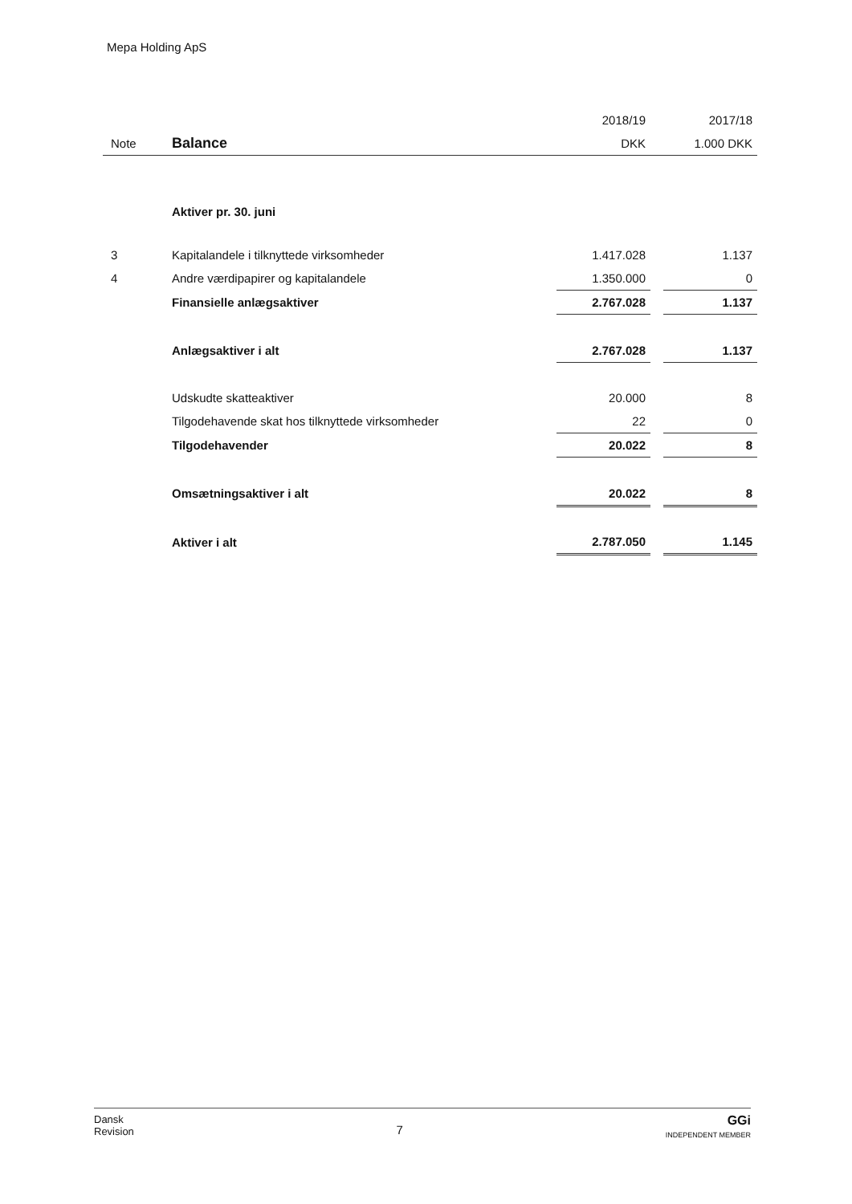Mepa Holding ApS
| | | 2018/19 | | 2017/18 |
| --- | --- | --- | --- | --- |
| Note | Balance | DKK | | 1.000 DKK |
| | Aktiver pr. 30. juni | | | |
| 3 | Kapitalandele i tilknyttede virksomheder | 1.417.028 | | 1.137 |
| 4 | Andre værdipapirer og kapitalandele | 1.350.000 | | 0 |
| | Finansielle anlægsaktiver | 2.767.028 | | 1.137 |
| | Anlægsaktiver i alt | 2.767.028 | | 1.137 |
| | Udskudte skatteaktiver | 20.000 | | 8 |
| | Tilgodehavende skat hos tilknyttede virksomheder | 22 | | 0 |
| | Tilgodehavender | 20.022 | | 8 |
| | Omsætningsaktiver i alt | 20.022 | | 8 |
| | Aktiver i alt | 2.787.050 | | 1.145 |
Dansk
Revision
7
GGi
INDEPENDENT MEMBER